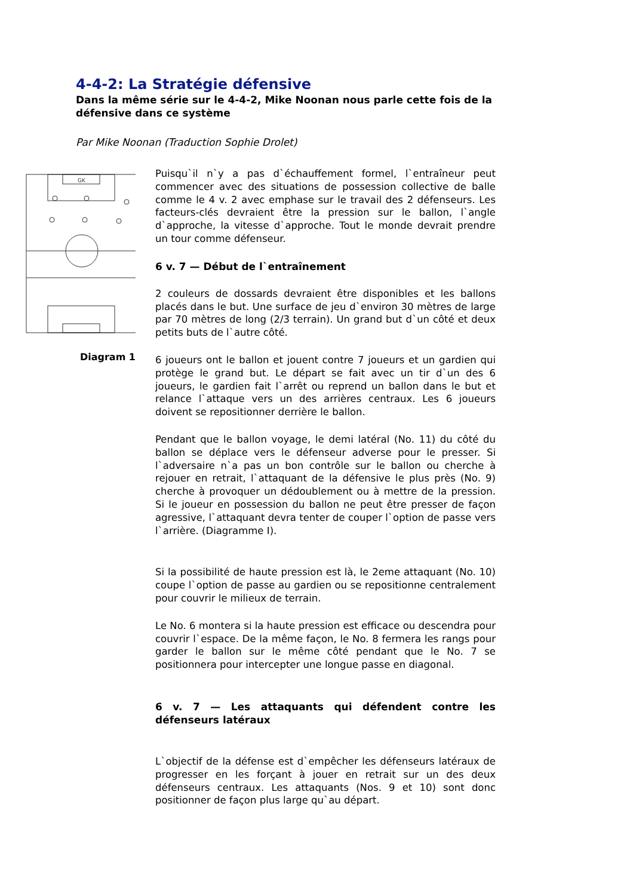4-4-2: La Stratégie défensive
Dans la même série sur le 4-4-2, Mike Noonan nous parle cette fois de la défensive dans ce système
Par Mike Noonan (Traduction Sophie Drolet)
GK
Diagram 1
Puisqu`il n`y a pas d`échauffement formel, l`entraîneur peut commencer avec des situations de possession collective de balle comme le 4 v. 2 avec emphase sur le travail des 2 défenseurs. Les facteurs-clés devraient être la pression sur le ballon, l`angle d`approche, la vitesse d`approche. Tout le monde devrait prendre un tour comme défenseur.
6 v. 7 — Début de l`entraînement
2 couleurs de dossards devraient être disponibles et les ballons placés dans le but. Une surface de jeu d`environ 30 mètres de large par 70 mètres de long (2/3 terrain). Un grand but d`un côté et deux petits buts de l`autre côté.
6 joueurs ont le ballon et jouent contre 7 joueurs et un gardien qui protège le grand but. Le départ se fait avec un tir d`un des 6 joueurs, le gardien fait l`arrêt ou reprend un ballon dans le but et relance l`attaque vers un des arrières centraux. Les 6 joueurs doivent se repositionner derrière le ballon.
Pendant que le ballon voyage, le demi latéral (No. 11) du côté du ballon se déplace vers le défenseur adverse pour le presser. Si l`adversaire n`a pas un bon contrôle sur le ballon ou cherche à rejouer en retrait, l`attaquant de la défensive le plus près (No. 9) cherche à provoquer un dédoublement ou à mettre de la pression. Si le joueur en possession du ballon ne peut être presser de façon agressive, l`attaquant devra tenter de couper l`option de passe vers l`arrière. (Diagramme I).
Si la possibilité de haute pression est là, le 2eme attaquant (No. 10) coupe l`option de passe au gardien ou se repositionne centralement pour couvrir le milieux de terrain.
Le No. 6 montera si la haute pression est efficace ou descendra pour couvrir l`espace. De la même façon, le No. 8 fermera les rangs pour garder le ballon sur le même côté pendant que le No. 7 se positionnera pour intercepter une longue passe en diagonal.
6 v. 7 — Les attaquants qui défendent contre les défenseurs latéraux
L`objectif de la défense est d`empêcher les défenseurs latéraux de progresser en les forçant à jouer en retrait sur un des deux défenseurs centraux. Les attaquants (Nos. 9 et 10) sont donc positionner de façon plus large qu`au départ.